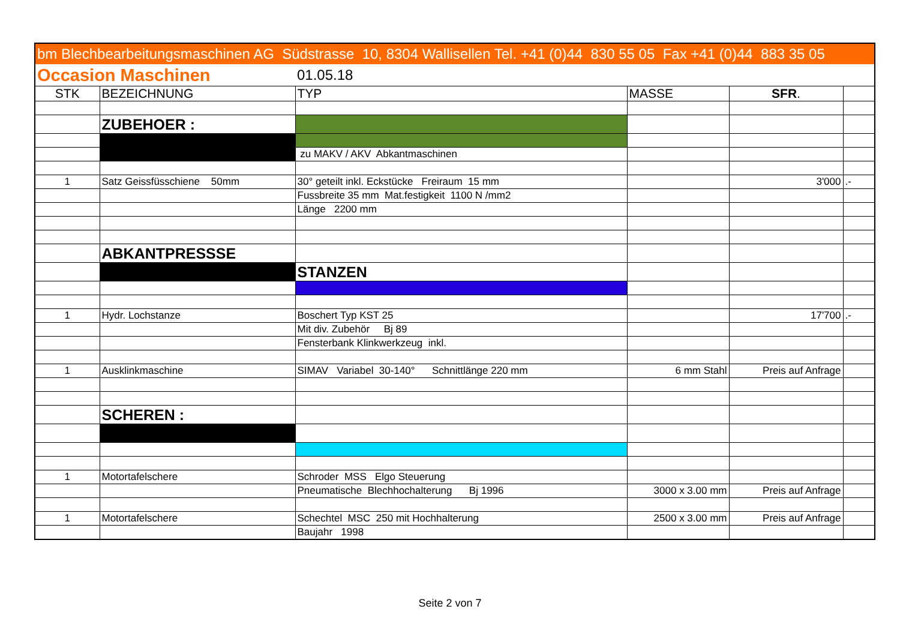| bm Blechbearbeitungsmaschinen AG Südstrasse 10, 8304 Wallisellen Tel. +41 (0)44 830 55 05 Fax +41 (0)44 883 35 05 | | | | | |
| Occasion Maschinen | | 01.05.18 | | | |
| STK | BEZEICHNUNG | TYP | MASSE | SFR . | |
| | ZUBEHOER : | | | | |
| | | zu MAKV / AKV Abkantmaschinen | | | |
| 1 | Satz Geissfüsschiene 50mm | 30° geteilt inkl. Eckstücke Freiraum 15 mm | | 3'000 | .- |
| | | Fussbreite 35 mm Mat.festigkeit 1100 N /mm2 | | | |
| | | Länge 2200 mm | | | |
| | ABKANTPRESSSE | | | | |
| | | STANZEN | | | |
| 1 | Hydr. Lochstanze | Boschert Typ KST 25 | | 17'700 | .- |
| | | Mit div. Zubehör Bj 89 | | | |
| | | Fensterbank Klinkwerkzeug inkl. | | | |
| 1 | Ausklinkmaschine | SIMAV Variabel 30-140° Schnittlänge 220 mm | 6 mm Stahl | Preis auf Anfrage | |
| | SCHEREN : | | | | |
| 1 | Motortafelschere | Schroder MSS Elgo Steuerung | | | |
| | | Pneumatische Blechhochalterung Bj 1996 | 3000 x 3.00 mm | Preis auf Anfrage | |
| 1 | Motortafelschere | Schechtel MSC 250 mit Hochhalterung | 2500 x 3.00 mm | Preis auf Anfrage | |
| | | Baujahr 1998 | | | |
Seite 2 von 7